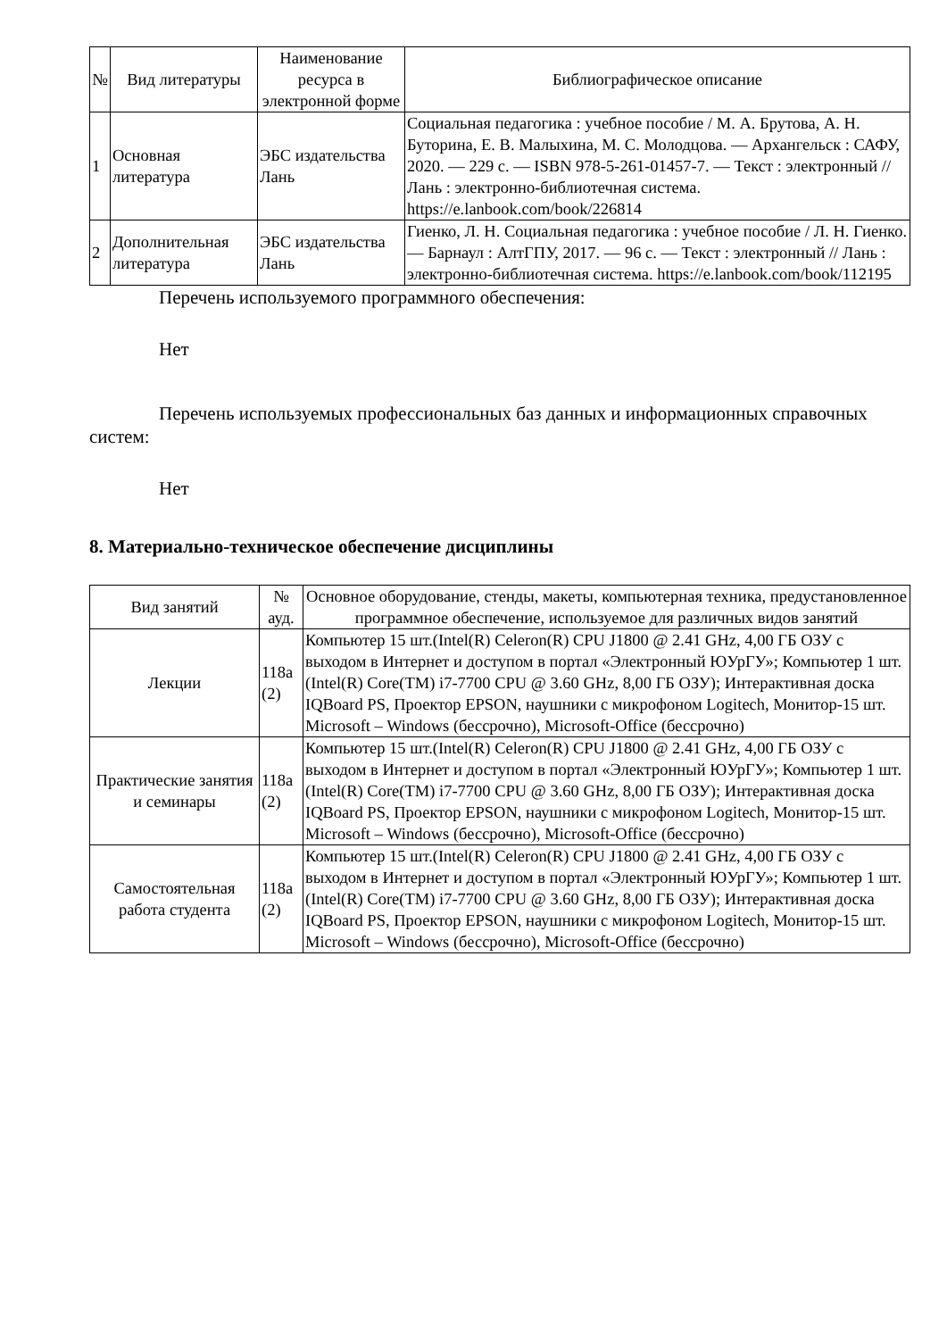| № | Вид литературы | Наименование ресурса в электронной форме | Библиографическое описание |
| --- | --- | --- | --- |
| 1 | Основная литература | ЭБС издательства Лань | Социальная педагогика : учебное пособие / М. А. Брутова, А. Н. Буторина, Е. В. Малыхина, М. С. Молодцова. — Архангельск : САФУ, 2020. — 229 с. — ISBN 978-5-261-01457-7. — Текст : электронный // Лань : электронно-библиотечная система. https://e.lanbook.com/book/226814 |
| 2 | Дополнительная литература | ЭБС издательства Лань | Гиенко, Л. Н. Социальная педагогика : учебное пособие / Л. Н. Гиенко. — Барнаул : АлтГПУ, 2017. — 96 с. — Текст : электронный // Лань : электронно-библиотечная система. https://e.lanbook.com/book/112195 |
Перечень используемого программного обеспечения:
Нет
Перечень используемых профессиональных баз данных и информационных справочных систем:
Нет
8. Материально-техническое обеспечение дисциплины
| Вид занятий | № ауд. | Основное оборудование, стенды, макеты, компьютерная техника, предустановленное программное обеспечение, используемое для различных видов занятий |
| --- | --- | --- |
| Лекции | 118а (2) | Компьютер 15 шт.(Intel(R) Celeron(R) CPU J1800 @ 2.41 GHz, 4,00 ГБ ОЗУ с выходом в Интернет и доступом в портал «Электронный ЮУрГУ»; Компьютер 1 шт. (Intel(R) Core(TM) i7-7700 CPU @ 3.60 GHz, 8,00 ГБ ОЗУ); Интерактивная доска IQBoard PS, Проектор EPSON, наушники с микрофоном Logitech, Монитор-15 шт. Microsoft – Windows (бессрочно), Microsoft-Office (бессрочно) |
| Практические занятия и семинары | 118а (2) | Компьютер 15 шт.(Intel(R) Celeron(R) CPU J1800 @ 2.41 GHz, 4,00 ГБ ОЗУ с выходом в Интернет и доступом в портал «Электронный ЮУрГУ»; Компьютер 1 шт. (Intel(R) Core(TM) i7-7700 CPU @ 3.60 GHz, 8,00 ГБ ОЗУ); Интерактивная доска IQBoard PS, Проектор EPSON, наушники с микрофоном Logitech, Монитор-15 шт. Microsoft – Windows (бессрочно), Microsoft-Office (бессрочно) |
| Самостоятельная работа студента | 118а (2) | Компьютер 15 шт.(Intel(R) Celeron(R) CPU J1800 @ 2.41 GHz, 4,00 ГБ ОЗУ с выходом в Интернет и доступом в портал «Электронный ЮУрГУ»; Компьютер 1 шт. (Intel(R) Core(TM) i7-7700 CPU @ 3.60 GHz, 8,00 ГБ ОЗУ); Интерактивная доска IQBoard PS, Проектор EPSON, наушники с микрофоном Logitech, Монитор-15 шт. Microsoft – Windows (бессрочно), Microsoft-Office (бессрочно) |